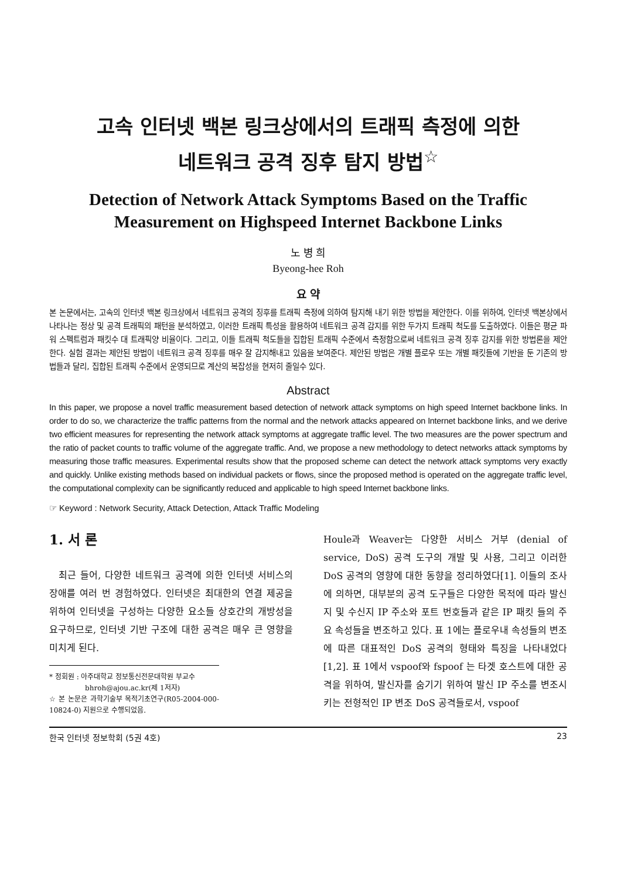고속 인터넷 백본 링크상에서의 트래픽 측정에 의한
네트워크 공격 징후 탐지 방법<sup>☆</sup>
Detection of Network Attack Symptoms Based on the Traffic
Measurement on Highspeed Internet Backbone Links
노 병 희
Byeong-hee Roh
요 약
본 논문에서는, 고속의 인터넷 백본 링크상에서 네트워크 공격의 징후를 트래픽 측정에 의하여 탐지해 내기 위한 방법을 제안한다. 이를 위하여, 인터넷 백본상에서 나타나는 정상 및 공격 트래픽의 패턴을 분석하였고, 이러한 트래픽 특성을 활용하여 네트워크 공격 감지를 위한 두가지 트래픽 척도를 도출하였다. 이들은 평균 파워 스펙트럼과 패킷수 대 트래픽양 비율이다. 그리고, 이들 트래픽 척도들을 집합된 트래픽 수준에서 측정함으로써 네트워크 공격 징후 감지를 위한 방법론을 제안한다. 실험 결과는 제안된 방법이 네트워크 공격 징후를 매우 잘 감지해내고 있음을 보여준다. 제안된 방법은 개별 플로우 또는 개별 패킷들에 기반을 둔 기존의 방법들과 달리, 집합된 트래픽 수준에서 운영되므로 계산의 복잡성을 현저히 줄일수 있다.
Abstract
In this paper, we propose a novel traffic measurement based detection of network attack symptoms on high speed Internet backbone links. In order to do so, we characterize the traffic patterns from the normal and the network attacks appeared on Internet backbone links, and we derive two efficient measures for representing the network attack symptoms at aggregate traffic level. The two measures are the power spectrum and the ratio of packet counts to traffic volume of the aggregate traffic. And, we propose a new methodology to detect networks attack symptoms by measuring those traffic measures. Experimental results show that the proposed scheme can detect the network attack symptoms very exactly and quickly. Unlike existing methods based on individual packets or flows, since the proposed method is operated on the aggregate traffic level, the computational complexity can be significantly reduced and applicable to high speed Internet backbone links.
☞ Keyword : Network Security, Attack Detection, Attack Traffic Modeling
1. 서 론
최근 들어, 다양한 네트워크 공격에 의한 인터넷 서비스의 장애를 여러 번 경험하였다. 인터넷은 최대한의 연결 제공을 위하여 인터넷을 구성하는 다양한 요소들 상호간의 개방성을 요구하므로, 인터넷 기반 구조에 대한 공격은 매우 큰 영향을 미치게 된다.
* 정회원 : 아주대학교 정보통신전문대학원 부교수
bhroh@ajou.ac.kr(제 1저자)
☆ 본 논문은 과학기술부 목적기초연구(R05-2004-000-10824-0) 지원으로 수행되었음.
Houle과 Weaver는 다양한 서비스 거부 (denial of service, DoS) 공격 도구의 개발 및 사용, 그리고 이러한 DoS 공격의 영향에 대한 동향을 정리하였다[1]. 이들의 조사에 의하면, 대부분의 공격 도구들은 다양한 목적에 따라 발신지 및 수신지 IP 주소와 포트 번호들과 같은 IP 패킷 들의 주요 속성들을 변조하고 있다. 표 1에는 플로우내 속성들의 변조에 따른 대표적인 DoS 공격의 형태와 특징을 나타내었다[1,2]. 표 1에서 vspoof와 fspoof 는 타겟 호스트에 대한 공격을 위하여, 발신자를 숨기기 위하여 발신 IP 주소를 변조시키는 전형적인 IP 변조 DoS 공격들로서, vspoof
한국 인터넷 정보학회 (5권 4호) 23